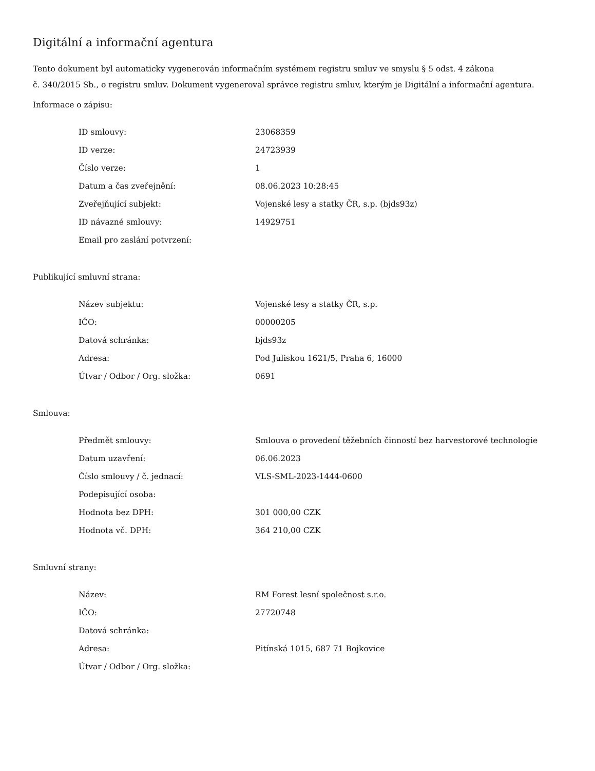Digitální a informační agentura
Tento dokument byl automaticky vygenerován informačním systémem registru smluv ve smyslu § 5 odst. 4 zákona
č. 340/2015 Sb., o registru smluv. Dokument vygeneroval správce registru smluv, kterým je Digitální a informační agentura.
Informace o zápisu:
| ID smlouvy: | 23068359 |
| ID verze: | 24723939 |
| Číslo verze: | 1 |
| Datum a čas zveřejnění: | 08.06.2023 10:28:45 |
| Zveřejňující subjekt: | Vojenské lesy a statky ČR, s.p. (bjds93z) |
| ID návazné smlouvy: | 14929751 |
| Email pro zaslání potvrzení: | |
Publikující smluvní strana:
| Název subjektu: | Vojenské lesy a statky ČR, s.p. |
| IČO: | 00000205 |
| Datová schránka: | bjds93z |
| Adresa: | Pod Juliskou 1621/5, Praha 6, 16000 |
| Útvar / Odbor / Org. složka: | 0691 |
Smlouva:
| Předmět smlouvy: | Smlouva o provedení těžebních činností bez harvestorové technologie |
| Datum uzavření: | 06.06.2023 |
| Číslo smlouvy / č. jednací: | VLS-SML-2023-1444-0600 |
| Podepisující osoba: | |
| Hodnota bez DPH: | 301 000,00 CZK |
| Hodnota vč. DPH: | 364 210,00 CZK |
Smluvní strany:
| Název: | RM Forest lesní společnost s.r.o. |
| IČO: | 27720748 |
| Datová schránka: | |
| Adresa: | Pitínská 1015, 687 71 Bojkovice |
| Útvar / Odbor / Org. složka: | |